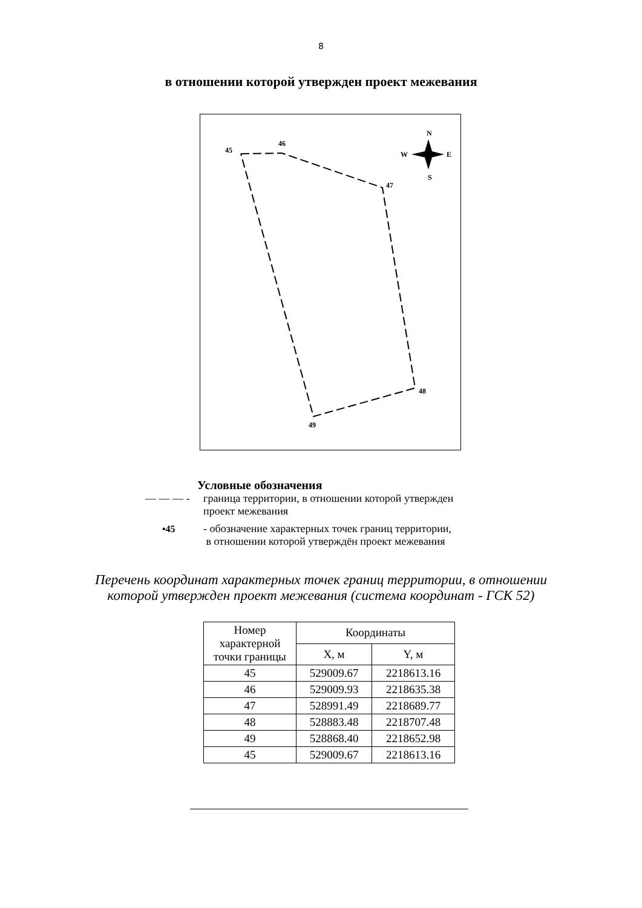8
в отношении которой утвержден проект межевания
45
46
47
48
49
N
W
E
S
Условные обозначения
— — — - граница территории, в отношении которой утвержден
проект межевания
•45 - обозначение характерных точек границ территории,
в отношении которой утверждён проект межевания
Перечень координат характерных точек границ территории, в отношении
которой утвержден проект межевания (система координат - ГСК 52)
| Номер характерной точки границы | Координаты | |
| --- | --- | --- |
| | X, м | Y, м |
| 45 | 529009.67 | 2218613.16 |
| 46 | 529009.93 | 2218635.38 |
| 47 | 528991.49 | 2218689.77 |
| 48 | 528883.48 | 2218707.48 |
| 49 | 528868.40 | 2218652.98 |
| 45 | 529009.67 | 2218613.16 |